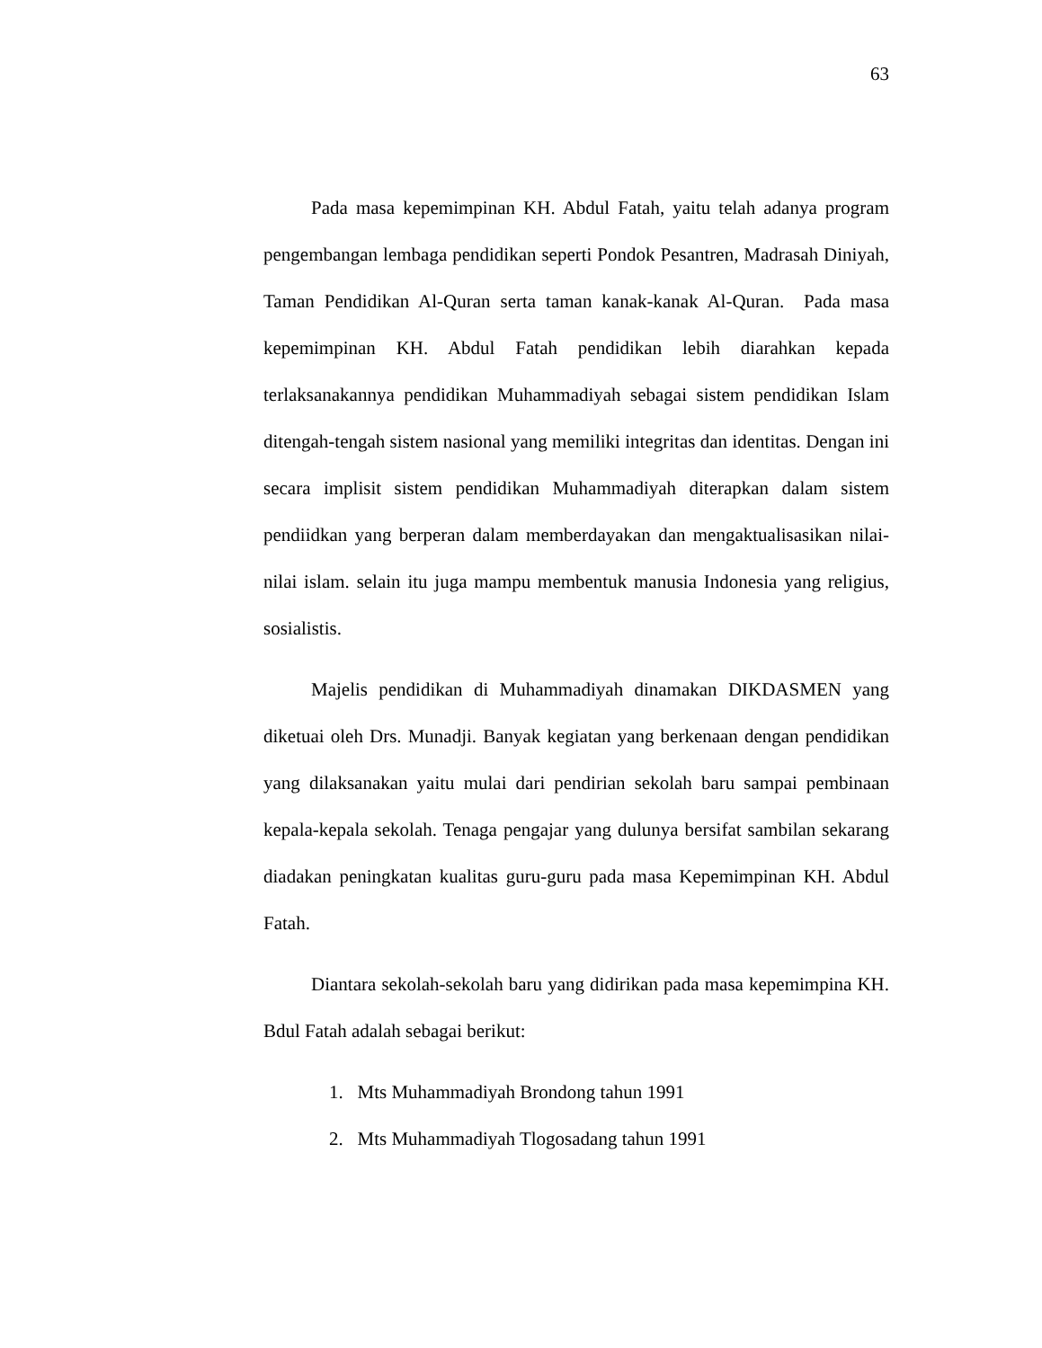63
Pada masa kepemimpinan KH. Abdul Fatah, yaitu telah adanya program pengembangan lembaga pendidikan seperti Pondok Pesantren, Madrasah Diniyah, Taman Pendidikan Al-Quran serta taman kanak-kanak Al-Quran. Pada masa kepemimpinan KH. Abdul Fatah pendidikan lebih diarahkan kepada terlaksanakannya pendidikan Muhammadiyah sebagai sistem pendidikan Islam ditengah-tengah sistem nasional yang memiliki integritas dan identitas. Dengan ini secara implisit sistem pendidikan Muhammadiyah diterapkan dalam sistem pendiidkan yang berperan dalam memberdayakan dan mengaktualisasikan nilai-nilai islam. selain itu juga mampu membentuk manusia Indonesia yang religius, sosialistis.
Majelis pendidikan di Muhammadiyah dinamakan DIKDASMEN yang diketuai oleh Drs. Munadji. Banyak kegiatan yang berkenaan dengan pendidikan yang dilaksanakan yaitu mulai dari pendirian sekolah baru sampai pembinaan kepala-kepala sekolah. Tenaga pengajar yang dulunya bersifat sambilan sekarang diadakan peningkatan kualitas guru-guru pada masa Kepemimpinan KH. Abdul Fatah.
Diantara sekolah-sekolah baru yang didirikan pada masa kepemimpina KH. Bdul Fatah adalah sebagai berikut:
1. Mts Muhammadiyah Brondong tahun 1991
2. Mts Muhammadiyah Tlogosadang tahun 1991